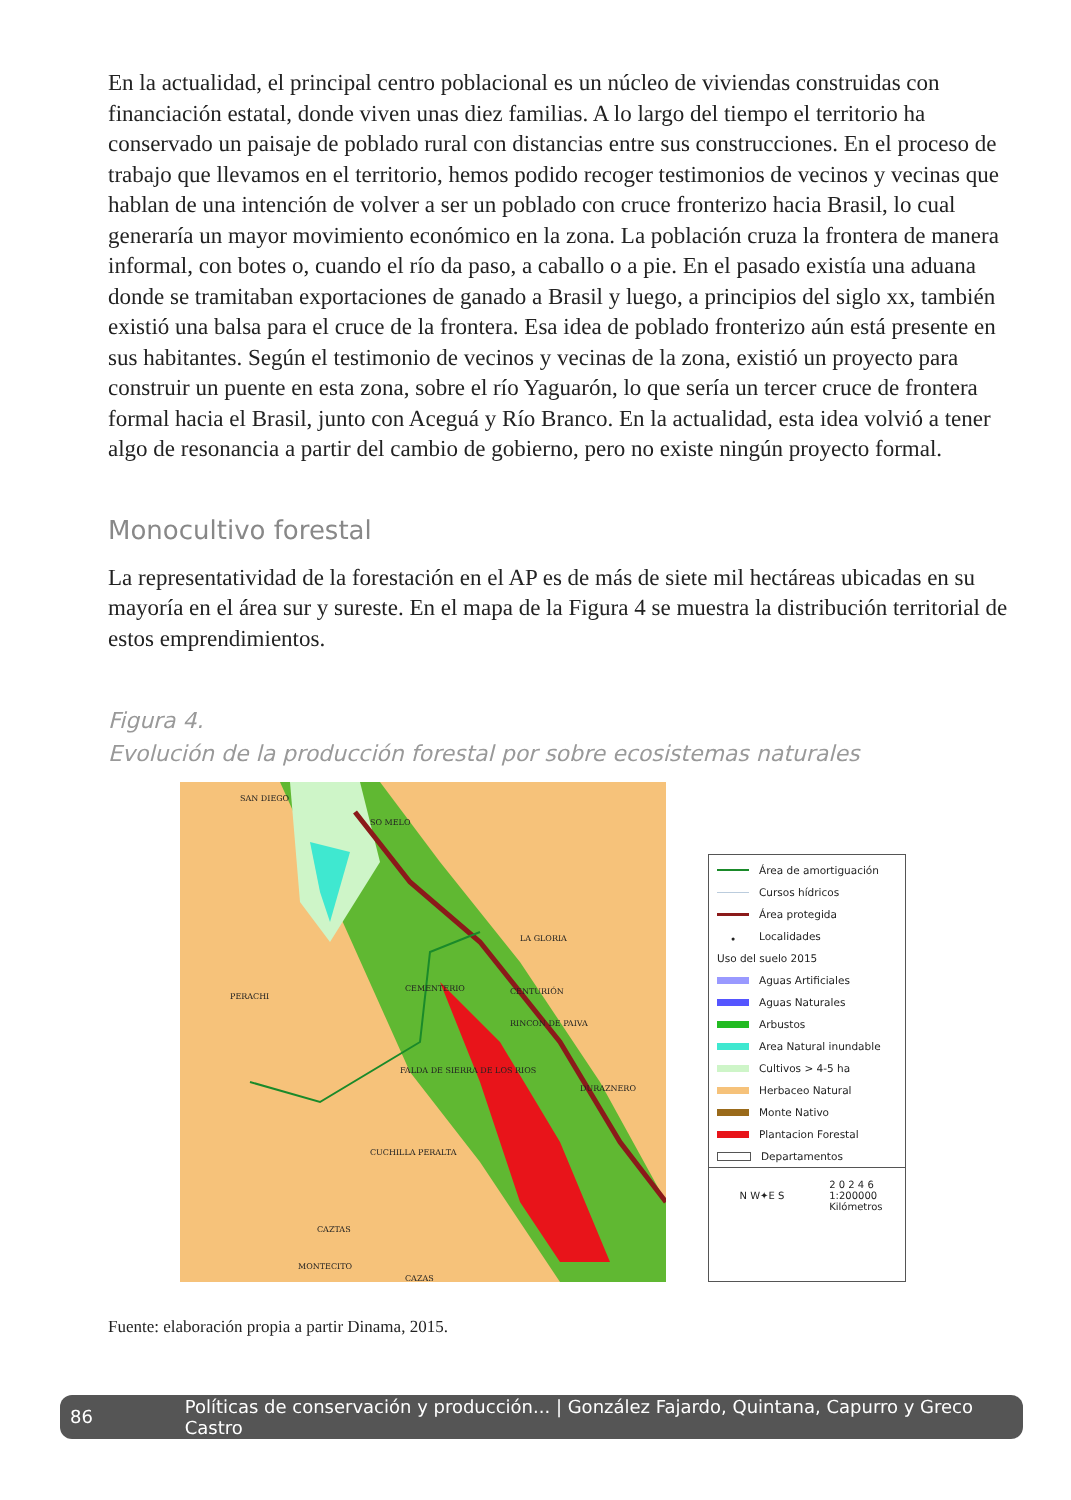En la actualidad, el principal centro poblacional es un núcleo de viviendas construidas con financiación estatal, donde viven unas diez familias. A lo largo del tiempo el territorio ha conservado un paisaje de poblado rural con distancias entre sus construcciones. En el proceso de trabajo que llevamos en el territorio, hemos podido recoger testimonios de vecinos y vecinas que hablan de una intención de volver a ser un poblado con cruce fronterizo hacia Brasil, lo cual generaría un mayor movimiento económico en la zona. La población cruza la frontera de manera informal, con botes o, cuando el río da paso, a caballo o a pie. En el pasado existía una aduana donde se tramitaban exportaciones de ganado a Brasil y luego, a principios del siglo xx, también existió una balsa para el cruce de la frontera. Esa idea de poblado fronterizo aún está presente en sus habitantes. Según el testimonio de vecinos y vecinas de la zona, existió un proyecto para construir un puente en esta zona, sobre el río Yaguarón, lo que sería un tercer cruce de frontera formal hacia el Brasil, junto con Aceguá y Río Branco. En la actualidad, esta idea volvió a tener algo de resonancia a partir del cambio de gobierno, pero no existe ningún proyecto formal.
Monocultivo forestal
La representatividad de la forestación en el AP es de más de siete mil hectáreas ubicadas en su mayoría en el área sur y sureste. En el mapa de la Figura 4 se muestra la distribución territorial de estos emprendimientos.
Figura 4.
Evolución de la producción forestal por sobre ecosistemas naturales
SAN DIEGO
SO MELO
LA GLORIA
PERACHI
CEMENTERIO CENTURIÓN
RINCON DE PAIVA
FALDA DE SIERRA DE LOS RIOS
DURAZNERO
CUCHILLA PERALTA
CAZTAS
MONTECITO
CAZAS
Área de amortiguación
Cursos hídricos
Área protegida
• Localidades
Uso del suelo 2015
Aguas Artificiales
Aguas Naturales
Arbustos
Area Natural inundable
Cultivos > 4-5 ha
Herbaceo Natural
Monte Nativo
Plantacion Forestal
Departamentos
N W✦E S 2 0 2 4 6
1:200000
Kilómetros
Fuente: elaboración propia a partir Dinama, 2015.
86 Políticas de conservación y producción... | González Fajardo, Quintana, Capurro y Greco Castro